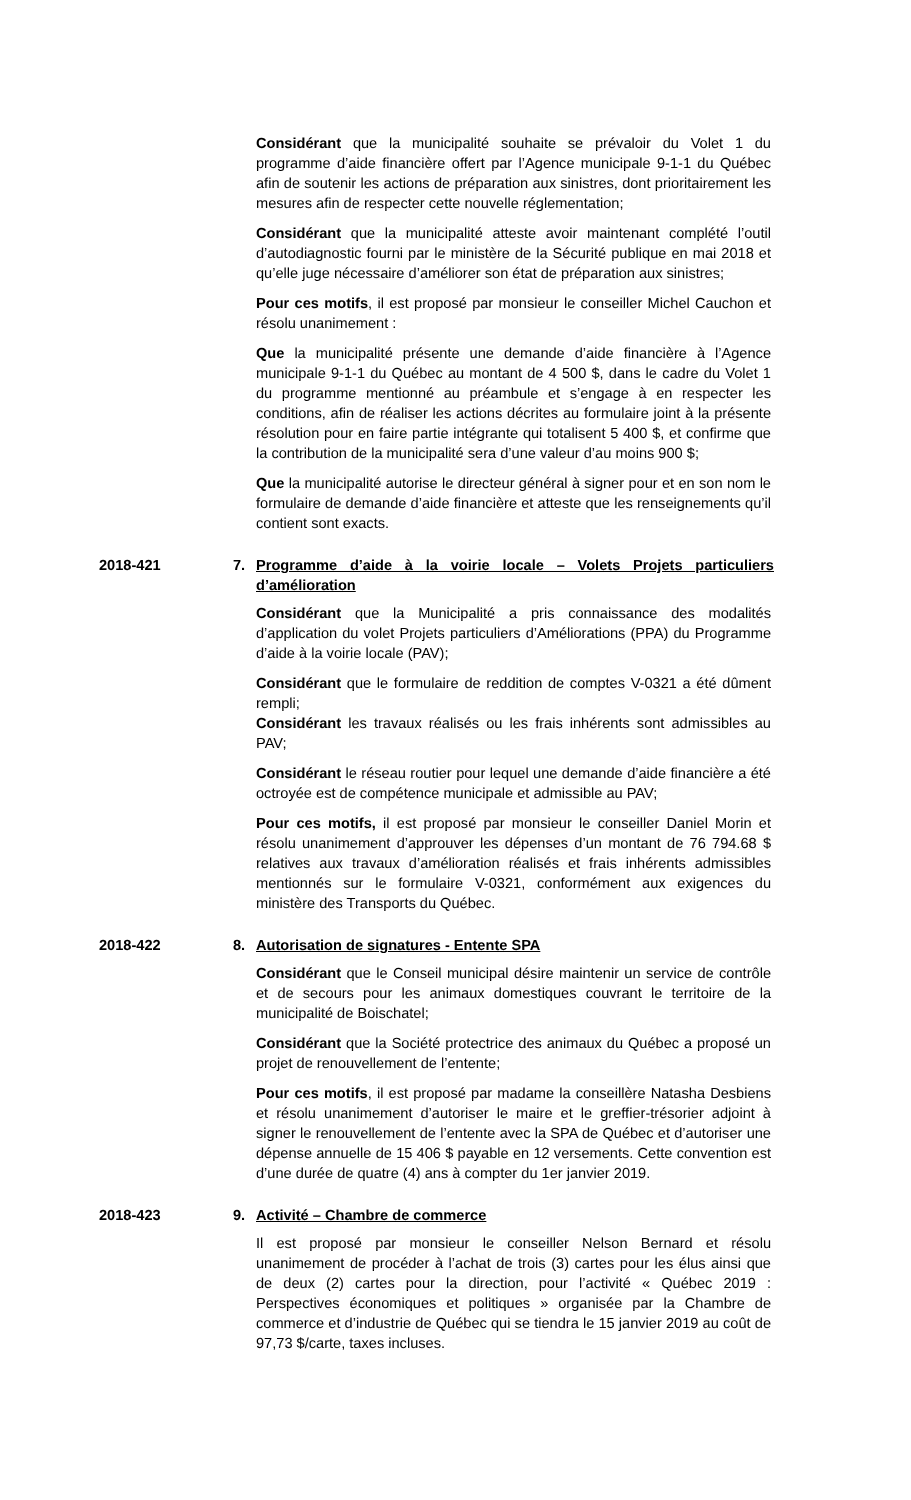Considérant que la municipalité souhaite se prévaloir du Volet 1 du programme d’aide financière offert par l’Agence municipale 9-1-1 du Québec afin de soutenir les actions de préparation aux sinistres, dont prioritairement les mesures afin de respecter cette nouvelle réglementation;
Considérant que la municipalité atteste avoir maintenant complété l’outil d’autodiagnostic fourni par le ministère de la Sécurité publique en mai 2018 et qu’elle juge nécessaire d’améliorer son état de préparation aux sinistres;
Pour ces motifs, il est proposé par monsieur le conseiller Michel Cauchon et résolu unanimement :
Que la municipalité présente une demande d’aide financière à l’Agence municipale 9-1-1 du Québec au montant de 4 500 $, dans le cadre du Volet 1 du programme mentionné au préambule et s’engage à en respecter les conditions, afin de réaliser les actions décrites au formulaire joint à la présente résolution pour en faire partie intégrante qui totalisent 5 400 $, et confirme que la contribution de la municipalité sera d’une valeur d’au moins 900 $;
Que la municipalité autorise le directeur général à signer pour et en son nom le formulaire de demande d’aide financière et atteste que les renseignements qu’il contient sont exacts.
2018-421 7. Programme d’aide à la voirie locale – Volets Projets particuliers d’amélioration
Considérant que la Municipalité a pris connaissance des modalités d’application du volet Projets particuliers d’Améliorations (PPA) du Programme d’aide à la voirie locale (PAV);
Considérant que le formulaire de reddition de comptes V-0321 a été dûment rempli;
Considérant les travaux réalisés ou les frais inhérents sont admissibles au PAV;
Considérant le réseau routier pour lequel une demande d’aide financière a été octroyée est de compétence municipale et admissible au PAV;
Pour ces motifs, il est proposé par monsieur le conseiller Daniel Morin et résolu unanimement d’approuver les dépenses d’un montant de 76 794.68 $ relatives aux travaux d’amélioration réalisés et frais inhérents admissibles mentionnés sur le formulaire V-0321, conformément aux exigences du ministère des Transports du Québec.
2018-422 8. Autorisation de signatures - Entente SPA
Considérant que le Conseil municipal désire maintenir un service de contrôle et de secours pour les animaux domestiques couvrant le territoire de la municipalité de Boischatel;
Considérant que la Société protectrice des animaux du Québec a proposé un projet de renouvellement de l’entente;
Pour ces motifs, il est proposé par madame la conseillère Natasha Desbiens et résolu unanimement d’autoriser le maire et le greffier-trésorier adjoint à signer le renouvellement de l’entente avec la SPA de Québec et d’autoriser une dépense annuelle de 15 406 $ payable en 12 versements. Cette convention est d’une durée de quatre (4) ans à compter du 1er janvier 2019.
2018-423 9. Activité – Chambre de commerce
Il est proposé par monsieur le conseiller Nelson Bernard et résolu unanimement de procéder à l’achat de trois (3) cartes pour les élus ainsi que de deux (2) cartes pour la direction, pour l’activité « Québec 2019 : Perspectives économiques et politiques » organisée par la Chambre de commerce et d’industrie de Québec qui se tiendra le 15 janvier 2019 au coût de 97,73 $/carte, taxes incluses.